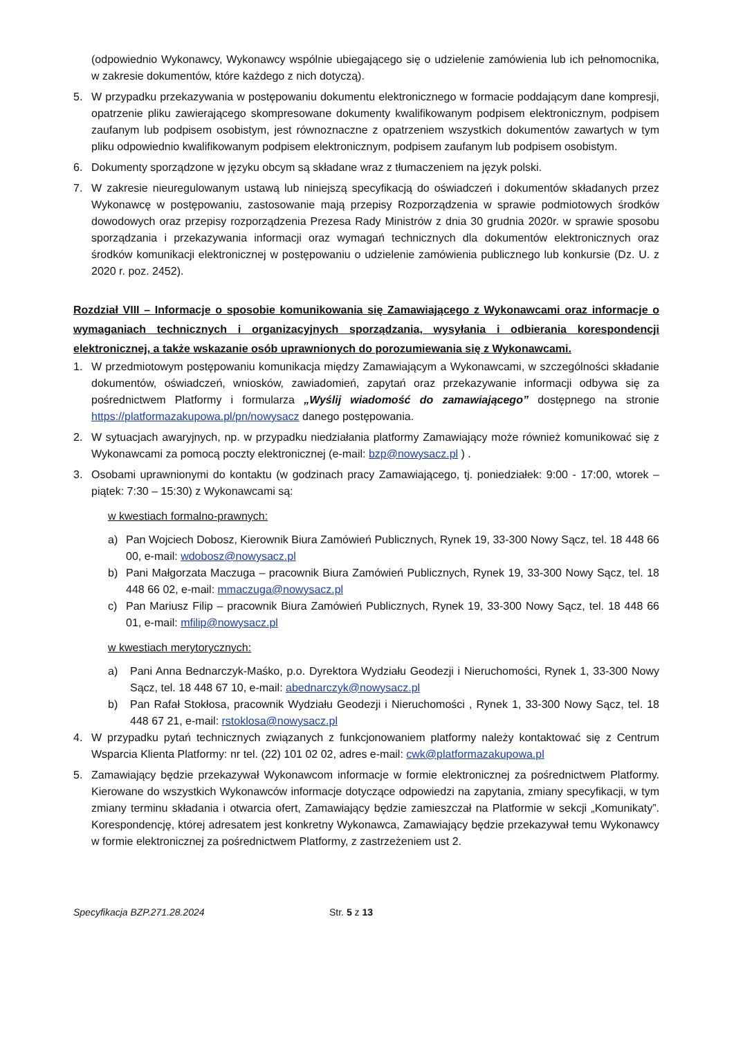(odpowiednio Wykonawcy, Wykonawcy wspólnie ubiegającego się o udzielenie zamówienia lub ich pełnomocnika, w zakresie dokumentów, które każdego z nich dotyczą).
5. W przypadku przekazywania w postępowaniu dokumentu elektronicznego w formacie poddającym dane kompresji, opatrzenie pliku zawierającego skompresowane dokumenty kwalifikowanym podpisem elektronicznym, podpisem zaufanym lub podpisem osobistym, jest równoznaczne z opatrzeniem wszystkich dokumentów zawartych w tym pliku odpowiednio kwalifikowanym podpisem elektronicznym, podpisem zaufanym lub podpisem osobistym.
6. Dokumenty sporządzone w języku obcym są składane wraz z tłumaczeniem na język polski.
7. W zakresie nieuregulowanym ustawą lub niniejszą specyfikacją do oświadczeń i dokumentów składanych przez Wykonawcę w postępowaniu, zastosowanie mają przepisy Rozporządzenia w sprawie podmiotowych środków dowodowych oraz przepisy rozporządzenia Prezesa Rady Ministrów z dnia 30 grudnia 2020r. w sprawie sposobu sporządzania i przekazywania informacji oraz wymagań technicznych dla dokumentów elektronicznych oraz środków komunikacji elektronicznej w postępowaniu o udzielenie zamówienia publicznego lub konkursie (Dz. U. z 2020 r. poz. 2452).
Rozdział VIII – Informacje o sposobie komunikowania się Zamawiającego z Wykonawcami oraz informacje o wymaganiach technicznych i organizacyjnych sporządzania, wysyłania i odbierania korespondencji elektronicznej, a także wskazanie osób uprawnionych do porozumiewania się z Wykonawcami.
1. W przedmiotowym postępowaniu komunikacja między Zamawiającym a Wykonawcami, w szczególności składanie dokumentów, oświadczeń, wniosków, zawiadomień, zapytań oraz przekazywanie informacji odbywa się za pośrednictwem Platformy i formularza „Wyślij wiadomość do zamawiającego” dostępnego na stronie https://platformazakupowa.pl/pn/nowysacz danego postępowania.
2. W sytuacjach awaryjnych, np. w przypadku niedziałania platformy Zamawiający może również komunikować się z Wykonawcami za pomocą poczty elektronicznej (e-mail: bzp@nowysacz.pl ) .
3. Osobami uprawnionymi do kontaktu (w godzinach pracy Zamawiającego, tj. poniedziałek: 9:00 - 17:00, wtorek – piątek: 7:30 – 15:30) z Wykonawcami są:
w kwestiach formalno-prawnych:
a) Pan Wojciech Dobosz, Kierownik Biura Zamówień Publicznych, Rynek 19, 33-300 Nowy Sącz, tel. 18 448 66 00, e-mail: wdobosz@nowysacz.pl
b) Pani Małgorzata Maczuga – pracownik Biura Zamówień Publicznych, Rynek 19, 33-300 Nowy Sącz, tel. 18 448 66 02, e-mail: mmaczuga@nowysacz.pl
c) Pan Mariusz Filip – pracownik Biura Zamówień Publicznych, Rynek 19, 33-300 Nowy Sącz, tel. 18 448 66 01, e-mail: mfilip@nowysacz.pl
w kwestiach merytorycznych:
a) Pani Anna Bednarczyk-Maśko, p.o. Dyrektora Wydziału Geodezji i Nieruchomości, Rynek 1, 33-300 Nowy Sącz, tel. 18 448 67 10, e-mail: abednarczyk@nowysacz.pl
b) Pan Rafał Stokłosa, pracownik Wydziału Geodezji i Nieruchomości , Rynek 1, 33-300 Nowy Sącz, tel. 18 448 67 21, e-mail: rstoklosa@nowysacz.pl
4. W przypadku pytań technicznych związanych z funkcjonowaniem platformy należy kontaktować się z Centrum Wsparcia Klienta Platformy: nr tel. (22) 101 02 02, adres e-mail: cwk@platformazakupowa.pl
5. Zamawiający będzie przekazywał Wykonawcom informacje w formie elektronicznej za pośrednictwem Platformy. Kierowane do wszystkich Wykonawców informacje dotyczące odpowiedzi na zapytania, zmiany specyfikacji, w tym zmiany terminu składania i otwarcia ofert, Zamawiający będzie zamieszczał na Platformie w sekcji „Komunikaty”. Korespondencję, której adresatem jest konkretny Wykonawca, Zamawiający będzie przekazywał temu Wykonawcy w formie elektronicznej za pośrednictwem Platformy, z zastrzeżeniem ust 2.
Specyfikacja BZP.271.28.2024 Str. 5 z 13